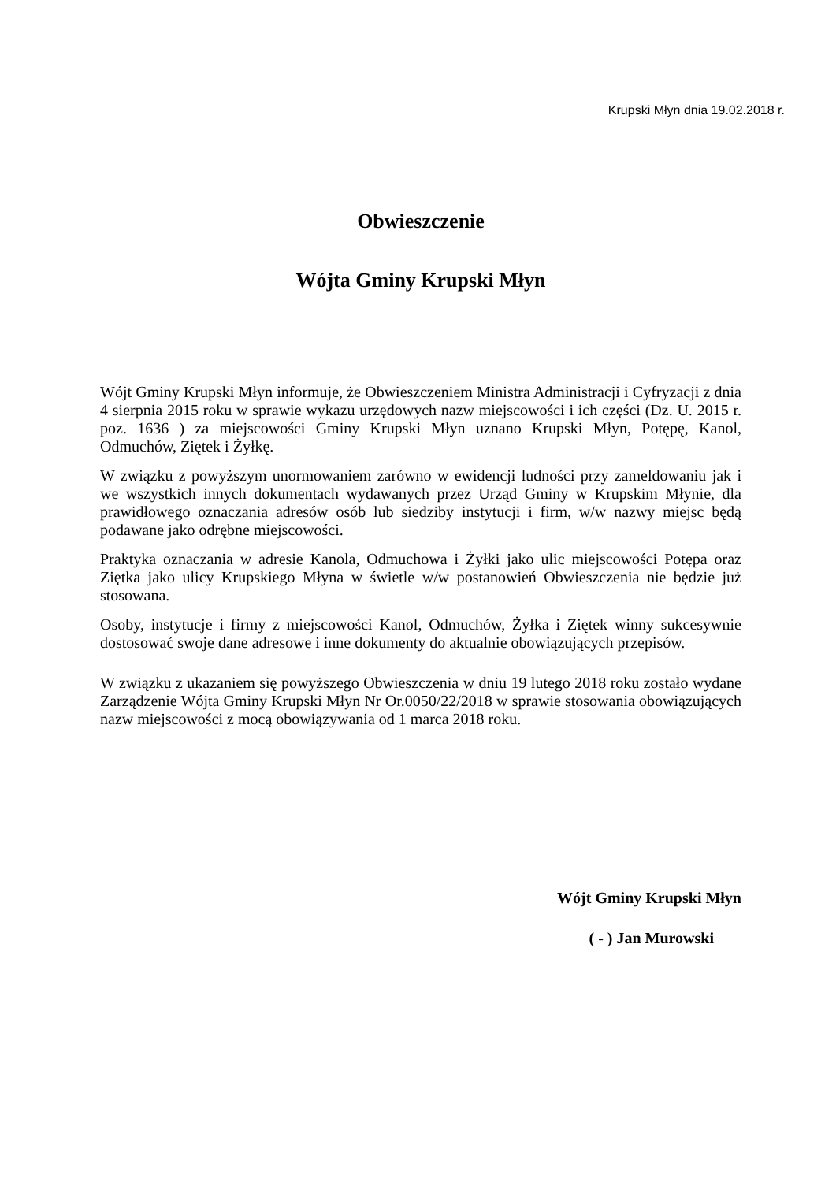Krupski Młyn dnia 19.02.2018 r.
Obwieszczenie
Wójta Gminy Krupski Młyn
Wójt Gminy Krupski Młyn informuje, że Obwieszczeniem Ministra Administracji i Cyfryzacji z dnia 4 sierpnia 2015 roku w sprawie wykazu urzędowych nazw miejscowości i ich części (Dz. U. 2015 r. poz. 1636 ) za miejscowości Gminy Krupski Młyn uznano Krupski Młyn, Potępę, Kanol, Odmuchów, Ziętek i Żyłkę.
W związku z powyższym unormowaniem zarówno w ewidencji ludności przy zameldowaniu jak i we wszystkich innych dokumentach wydawanych przez Urząd Gminy w Krupskim Młynie, dla prawidłowego oznaczania adresów osób lub siedziby instytucji i firm, w/w nazwy miejsc będą podawane jako odrębne miejscowości.
Praktyka oznaczania w adresie Kanola, Odmuchowa i Żyłki jako ulic miejscowości Potępa oraz Ziętka jako ulicy Krupskiego Młyna w świetle w/w postanowień Obwieszczenia nie będzie już stosowana.
Osoby, instytucje i firmy z miejscowości Kanol, Odmuchów, Żyłka i Ziętek winny sukcesywnie dostosować swoje dane adresowe i inne dokumenty do aktualnie obowiązujących przepisów.
W związku z ukazaniem się powyższego Obwieszczenia w dniu 19 lutego 2018 roku zostało wydane Zarządzenie Wójta Gminy Krupski Młyn Nr Or.0050/22/2018 w sprawie stosowania obowiązujących nazw miejscowości z mocą obowiązywania od 1 marca 2018 roku.
Wójt Gminy Krupski Młyn
( - ) Jan Murowski